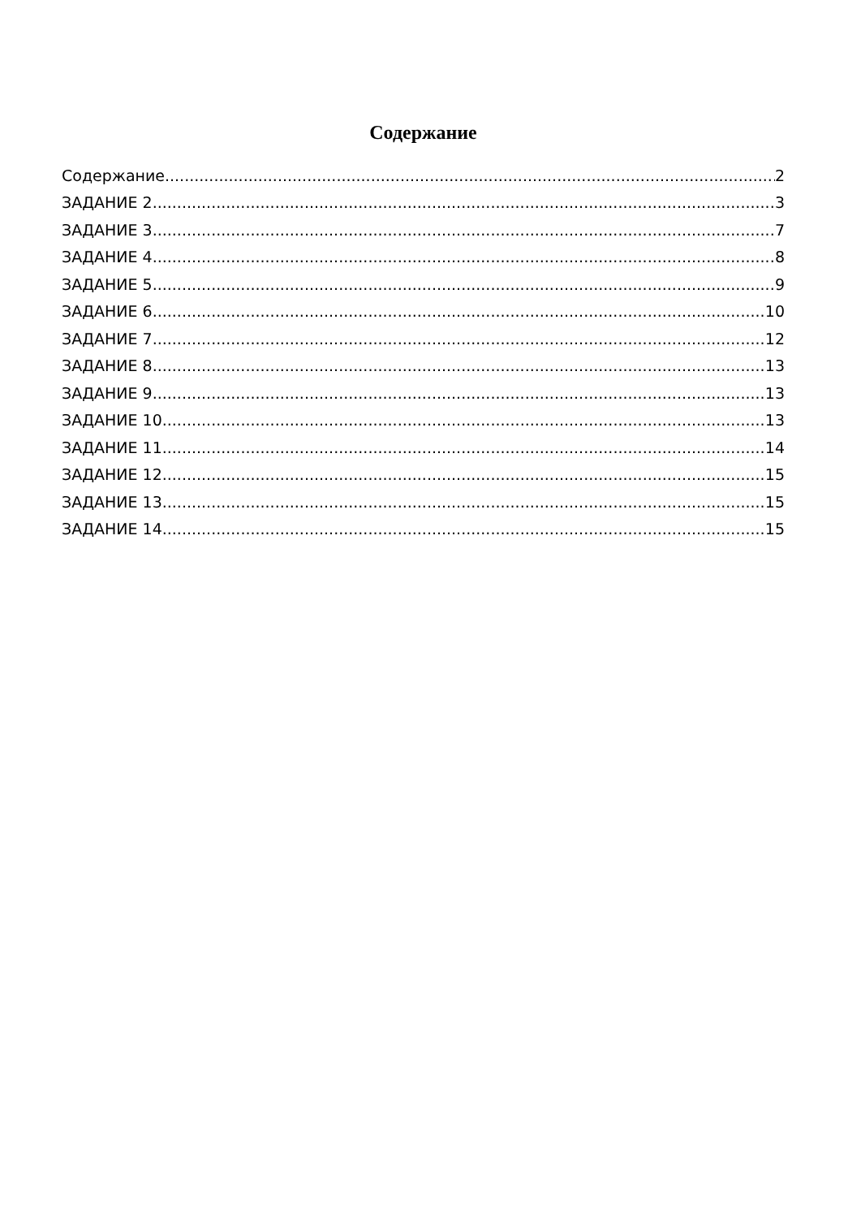Содержание
Содержание 2
ЗАДАНИЕ 2 3
ЗАДАНИЕ 3 7
ЗАДАНИЕ 4 8
ЗАДАНИЕ 5 9
ЗАДАНИЕ 6 10
ЗАДАНИЕ 7 12
ЗАДАНИЕ 8 13
ЗАДАНИЕ 9 13
ЗАДАНИЕ 10 13
ЗАДАНИЕ 11 14
ЗАДАНИЕ 12 15
ЗАДАНИЕ 13 15
ЗАДАНИЕ 14 15